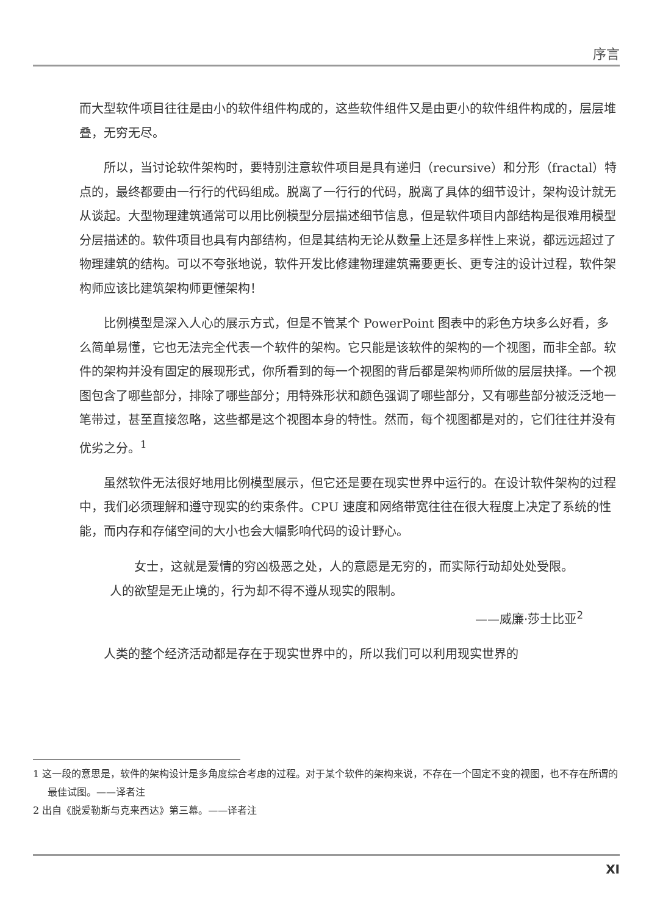序言
而大型软件项目往往是由小的软件组件构成的，这些软件组件又是由更小的软件组件构成的，层层堆叠，无穷无尽。
所以，当讨论软件架构时，要特别注意软件项目是具有递归（recursive）和分形（fractal）特点的，最终都要由一行行的代码组成。脱离了一行行的代码，脱离了具体的细节设计，架构设计就无从谈起。大型物理建筑通常可以用比例模型分层描述细节信息，但是软件项目内部结构是很难用模型分层描述的。软件项目也具有内部结构，但是其结构无论从数量上还是多样性上来说，都远远超过了物理建筑的结构。可以不夸张地说，软件开发比修建物理建筑需要更长、更专注的设计过程，软件架构师应该比建筑架构师更懂架构！
比例模型是深入人心的展示方式，但是不管某个 PowerPoint 图表中的彩色方块多么好看，多么简单易懂，它也无法完全代表一个软件的架构。它只能是该软件的架构的一个视图，而非全部。软件的架构并没有固定的展现形式，你所看到的每一个视图的背后都是架构师所做的层层抉择。一个视图包含了哪些部分，排除了哪些部分；用特殊形状和颜色强调了哪些部分，又有哪些部分被泛泛地一笔带过，甚至直接忽略，这些都是这个视图本身的特性。然而，每个视图都是对的，它们往往并没有优劣之分。<sup>1</sup>
虽然软件无法很好地用比例模型展示，但它还是要在现实世界中运行的。在设计软件架构的过程中，我们必须理解和遵守现实的约束条件。CPU 速度和网络带宽往往在很大程度上决定了系统的性能，而内存和存储空间的大小也会大幅影响代码的设计野心。
女士，这就是爱情的穷凶极恶之处，人的意愿是无穷的，而实际行动却处处受限。人的欲望是无止境的，行为却不得不遵从现实的限制。
——威廉·莎士比亚<sup>2</sup>
人类的整个经济活动都是存在于现实世界中的，所以我们可以利用现实世界的
1 这一段的意思是，软件的架构设计是多角度综合考虑的过程。对于某个软件的架构来说，不存在一个固定不变的视图，也不存在所谓的最佳试图。——译者注
2 出自《脱爱勒斯与克来西达》第三幕。——译者注
XI